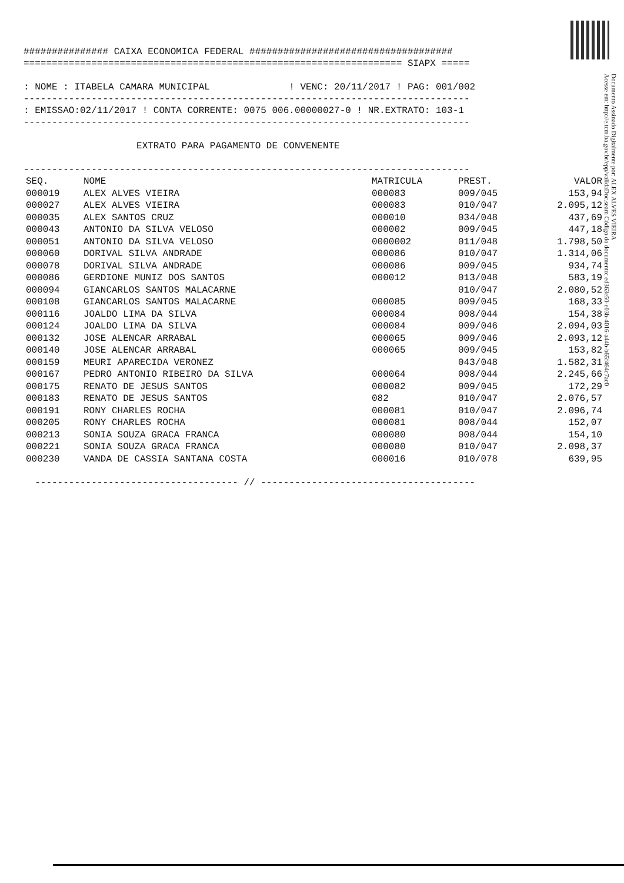############### CAIXA ECONOMICA FEDERAL ####################################
=================================================================== SIAPX =====
: NOME : ITABELA CAMARA MUNICIPAL ! VENC: 20/11/2017 ! PAG: 001/002
-------------------------------------------------------------------------------
: EMISSAO:02/11/2017 ! CONTA CORRENTE: 0075 006.00000027-0 ! NR.EXTRATO: 103-1
-------------------------------------------------------------------------------
EXTRATO PARA PAGAMENTO DE CONVENENTE
-------------------------------------------------------------------------------
| SEQ. | NOME | MATRICULA | PREST. | VALOR |
| --- | --- | --- | --- | --- |
| 000019 | ALEX ALVES VIEIRA | 000083 | 009/045 | 153,94 |
| 000027 | ALEX ALVES VIEIRA | 000083 | 010/047 | 2.095,12 |
| 000035 | ALEX SANTOS CRUZ | 000010 | 034/048 | 437,69 |
| 000043 | ANTONIO DA SILVA VELOSO | 000002 | 009/045 | 447,18 |
| 000051 | ANTONIO DA SILVA VELOSO | 0000002 | 011/048 | 1.798,50 |
| 000060 | DORIVAL SILVA ANDRADE | 000086 | 010/047 | 1.314,06 |
| 000078 | DORIVAL SILVA ANDRADE | 000086 | 009/045 | 934,74 |
| 000086 | GERDIONE MUNIZ DOS SANTOS | 000012 | 013/048 | 583,19 |
| 000094 | GIANCARLOS SANTOS MALACARNE | | 010/047 | 2.080,52 |
| 000108 | GIANCARLOS SANTOS MALACARNE | 000085 | 009/045 | 168,33 |
| 000116 | JOALDO LIMA DA SILVA | 000084 | 008/044 | 154,38 |
| 000124 | JOALDO LIMA DA SILVA | 000084 | 009/046 | 2.094,03 |
| 000132 | JOSE ALENCAR ARRABAL | 000065 | 009/046 | 2.093,12 |
| 000140 | JOSE ALENCAR ARRABAL | 000065 | 009/045 | 153,82 |
| 000159 | MEURI APARECIDA VERONEZ | | 043/048 | 1.582,31 |
| 000167 | PEDRO ANTONIO RIBEIRO DA SILVA | 000064 | 008/044 | 2.245,66 |
| 000175 | RENATO DE JESUS SANTOS | 000082 | 009/045 | 172,29 |
| 000183 | RENATO DE JESUS SANTOS | 082 | 010/047 | 2.076,57 |
| 000191 | RONY CHARLES ROCHA | 000081 | 010/047 | 2.096,74 |
| 000205 | RONY CHARLES ROCHA | 000081 | 008/044 | 152,07 |
| 000213 | SONIA SOUZA GRACA FRANCA | 000080 | 008/044 | 154,10 |
| 000221 | SONIA SOUZA GRACA FRANCA | 000080 | 010/047 | 2.098,37 |
| 000230 | VANDA DE CASSIA SANTANA COSTA | 000016 | 010/078 | 639,95 |
------------------------------------ // --------------------------------------
Documento Assinado Digitalmente por: ALEX ALVES VIEIRA
Acesse em: http://e.tcm.ba.gov.br/epp/validaDoc.seam Código do documento: ed363e50-e03b-4016-a44b-b65f464c7ac0